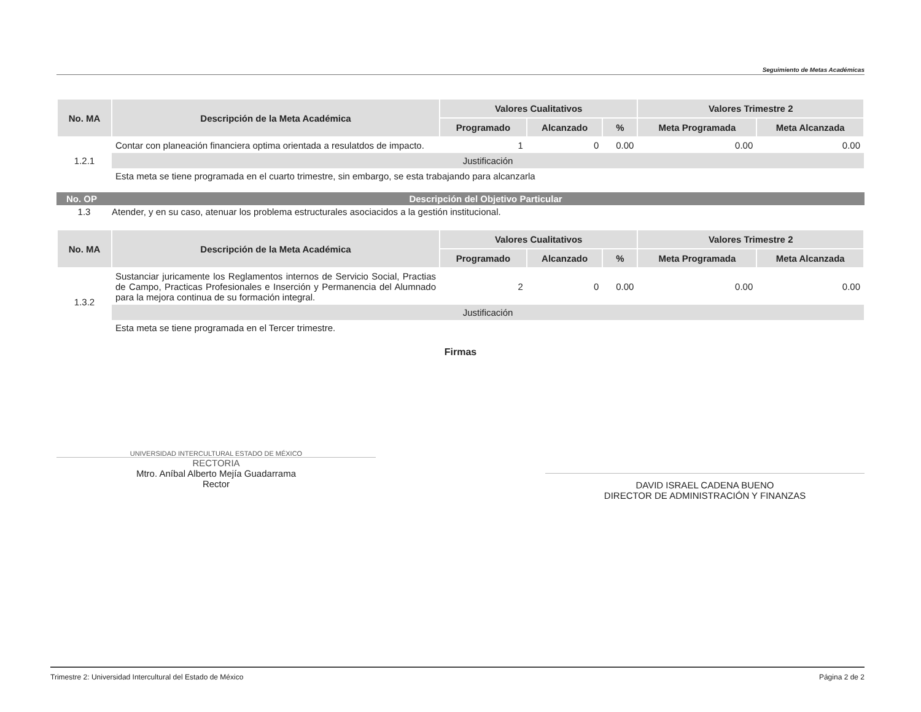Seguimiento de Metas Académicas
| No. MA | Descripción de la Meta Académica | Valores Cualitativos | | | Valores Trimestre 2 | |
| --- | --- | --- | --- | --- | --- | --- |
| | | Programado | Alcanzado | % | Meta Programada | Meta Alcanzada |
| 1.2.1 | Contar con planeación financiera optima orientada a resulatdos de impacto. | 1 | 0 | 0.00 | 0.00 | 0.00 |
| | Justificación | | | | | |
| | Esta meta se tiene programada en el cuarto trimestre, sin embargo, se esta trabajando para alcanzarla | | | | | |
No. OP Descripción del Objetivo Particular
1.3 Atender, y en su caso, atenuar los problema estructurales asociacidos a la gestión institucional.
| No. MA | Descripción de la Meta Académica | Valores Cualitativos | | | Valores Trimestre 2 | |
| --- | --- | --- | --- | --- | --- | --- |
| | | Programado | Alcanzado | % | Meta Programada | Meta Alcanzada |
| 1.3.2 | Sustanciar juricamente los Reglamentos internos de Servicio Social, Practias de Campo, Practicas Profesionales e Inserción y Permanencia del Alumnado para la mejora continua de su formación integral. | 2 | 0 | 0.00 | 0.00 | 0.00 |
| | Justificación | | | | | |
| | Esta meta se tiene programada en el Tercer trimestre. | | | | | |
Firmas
UNIVERSIDAD INTERCULTURAL ESTADO DE MÉXICO
RECTORIA
Mtro. Aníbal Alberto Mejía Guadarrama
Rector
DAVID ISRAEL CADENA BUENO
DIRECTOR DE ADMINISTRACIÓN Y FINANZAS
Trimestre 2: Universidad Intercultural del Estado de México Página 2 de 2